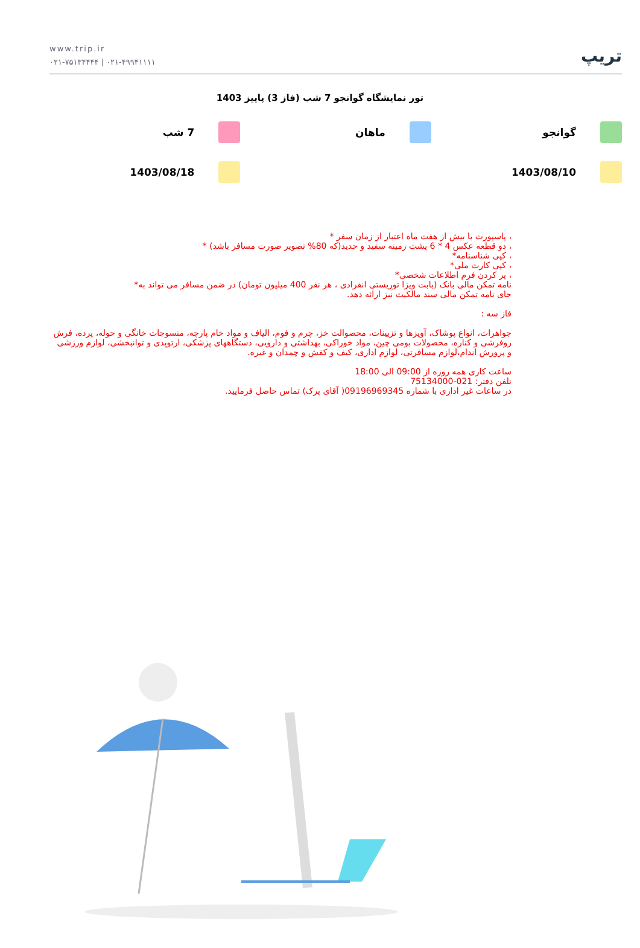www.trip.ir
۰۲۱-۷۵۱۳۴۴۴۴ | ۰۲۱-۴۹۹۴۱۱۱۱
تریپ
تور نمایشگاه گوانجو 7 شب (فاز 3) پاییز 1403
گوانجو ماهان 7 شب
1403/08/10 1403/08/18
، پاسپورت با بیش از هفت ماه اعتبار از زمان سفر *
، دو قطعه عکس 4 * 6 پشت زمینه سفید و جدید(که 80% تصویر صورت مسافر باشد) *
، کپی شناسنامه*
، کپی کارت ملی*
، پر کردن فرم اطلاعات شخصی*
نامه تمکن مالی بانک (بابت ویزا توریستی انفرادی ، هر نفر 400 میلیون تومان) در ضمن مسافر می تواند به*
جای نامه تمکن مالی سند مالکیت نیز ارائه دهد.
فاز سه :
جواهرات، انواع پوشاک، آویزها و تزیینات، محصوالت خز، چرم و فوم، الیاف و مواد خام پارچه، منسوجات خانگی و حوله، پرده، فرش روفرشی و کناره، محصولات بومی چین، مواد خوراکی، بهداشتی و دارویی، دستگاههای پزشکی، ارتوپدی و توانبخشی، لوازم ورزشی و پرورش اندام،لوازم مسافرتی، لوازم اداری، کیف و کفش و چمدان و غیره.
ساعت کاری همه روزه از 09:00 الی 18:00
تلفن دفتر: 021-75134000
در ساعات غیر اداری با شماره 09196969345( آقای پرک) تماس حاصل فرمایید.